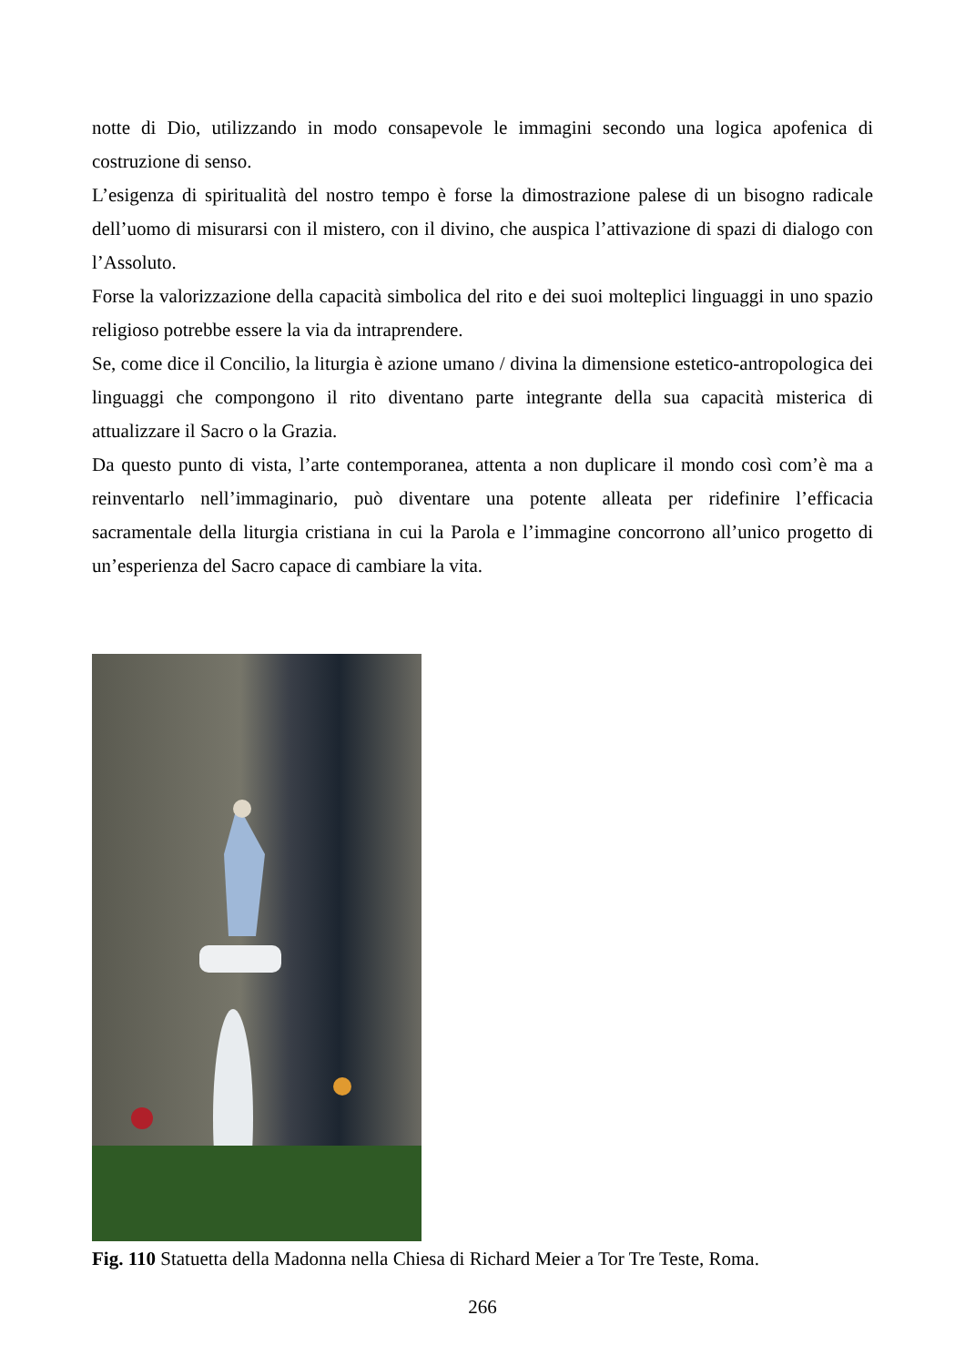notte di Dio, utilizzando in modo consapevole le immagini secondo una logica apofenica di costruzione di senso.
L’esigenza di spiritualità del nostro tempo è forse la dimostrazione palese di un bisogno radicale dell’uomo di misurarsi con il mistero, con il divino, che auspica l’attivazione di spazi di dialogo con l’Assoluto.
Forse la valorizzazione della capacità simbolica del rito e dei suoi molteplici linguaggi in uno spazio religioso potrebbe essere la via da intraprendere.
Se, come dice il Concilio, la liturgia è azione umano / divina la dimensione estetico-antropologica dei linguaggi che compongono il rito diventano parte integrante della sua capacità misterica di attualizzare il Sacro o la Grazia.
Da questo punto di vista, l’arte contemporanea, attenta a non duplicare il mondo così com’è ma a reinventarlo nell’immaginario, può diventare una potente alleata per ridefinire l’efficacia sacramentale della liturgia cristiana in cui la Parola e l’immagine concorrono all’unico progetto di un’esperienza del Sacro capace di cambiare la vita.
Fig. 110 Statuetta della Madonna nella Chiesa di Richard Meier a Tor Tre Teste, Roma.
266